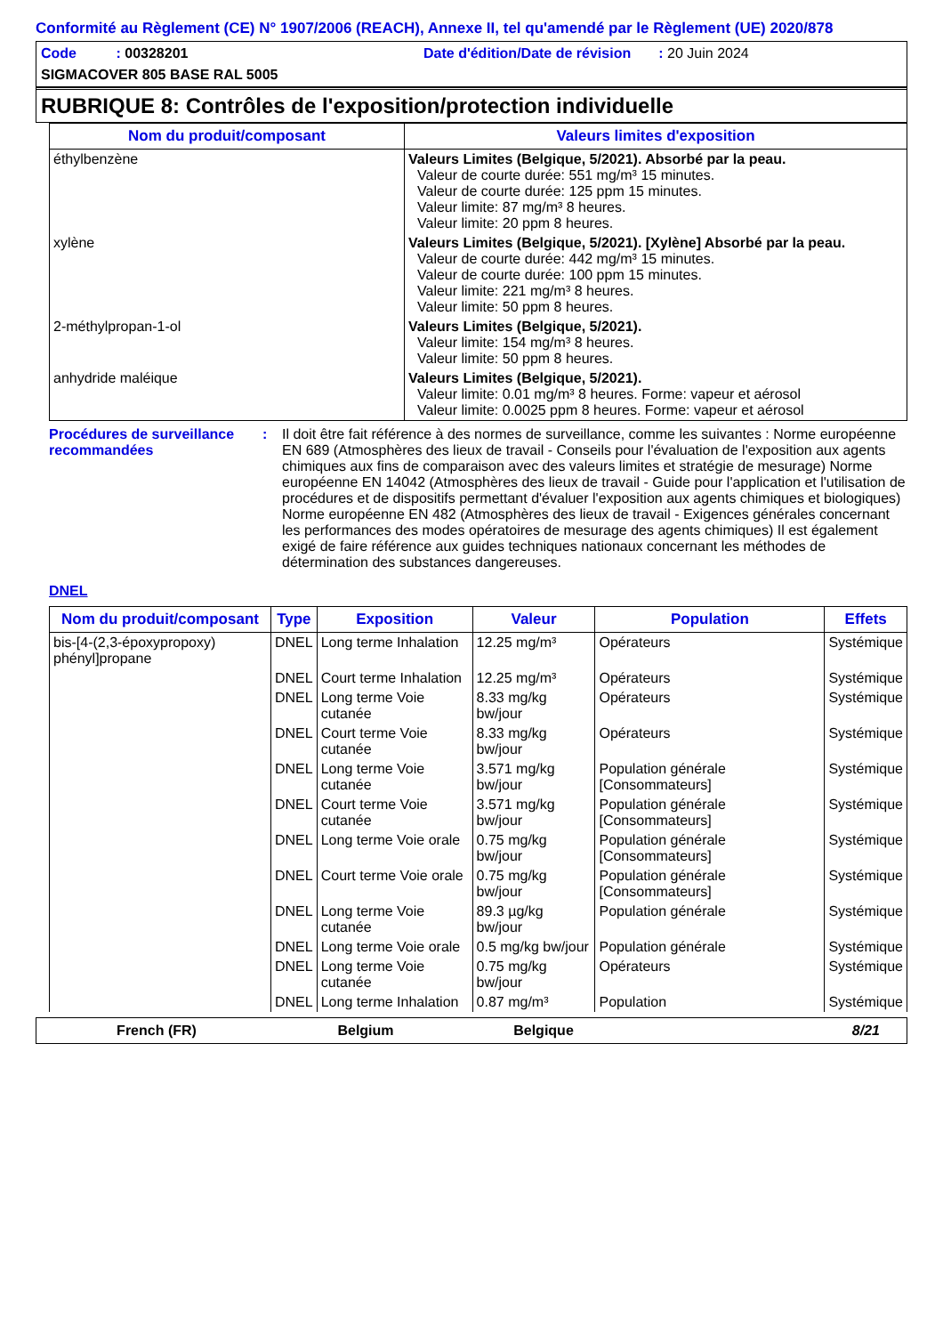Conformité au Règlement (CE) N° 1907/2006 (REACH), Annexe II, tel qu'amendé par le Règlement (UE) 2020/878
Code : 00328201 Date d'édition/Date de révision : 20 Juin 2024
SIGMACOVER 805 BASE RAL 5005
RUBRIQUE 8: Contrôles de l'exposition/protection individuelle
| Nom du produit/composant | Valeurs limites d'exposition |
| --- | --- |
| éthylbenzène | Valeurs Limites (Belgique, 5/2021). Absorbé par la peau. Valeur de courte durée: 551 mg/m³ 15 minutes. Valeur de courte durée: 125 ppm 15 minutes. Valeur limite: 87 mg/m³ 8 heures. Valeur limite: 20 ppm 8 heures. |
| xylène | Valeurs Limites (Belgique, 5/2021). [Xylène] Absorbé par la peau. Valeur de courte durée: 442 mg/m³ 15 minutes. Valeur de courte durée: 100 ppm 15 minutes. Valeur limite: 221 mg/m³ 8 heures. Valeur limite: 50 ppm 8 heures. |
| 2-méthylpropan-1-ol | Valeurs Limites (Belgique, 5/2021). Valeur limite: 154 mg/m³ 8 heures. Valeur limite: 50 ppm 8 heures. |
| anhydride maléique | Valeurs Limites (Belgique, 5/2021). Valeur limite: 0.01 mg/m³ 8 heures. Forme: vapeur et aérosol Valeur limite: 0.0025 ppm 8 heures. Forme: vapeur et aérosol |
Procédures de surveillance recommandées
: Il doit être fait référence à des normes de surveillance, comme les suivantes : Norme européenne EN 689 (Atmosphères des lieux de travail - Conseils pour l'évaluation de l'exposition aux agents chimiques aux fins de comparaison avec des valeurs limites et stratégie de mesurage) Norme européenne EN 14042 (Atmosphères des lieux de travail - Guide pour l'application et l'utilisation de procédures et de dispositifs permettant d'évaluer l'exposition aux agents chimiques et biologiques) Norme européenne EN 482 (Atmosphères des lieux de travail - Exigences générales concernant les performances des modes opératoires de mesurage des agents chimiques) Il est également exigé de faire référence aux guides techniques nationaux concernant les méthodes de détermination des substances dangereuses.
DNEL
| Nom du produit/composant | Type | Exposition | Valeur | Population | Effets |
| --- | --- | --- | --- | --- | --- |
| bis-[4-(2,3-époxypropoxy) phényl]propane | DNEL | Long terme Inhalation | 12.25 mg/m³ | Opérateurs | Systémique |
| | DNEL | Court terme Inhalation | 12.25 mg/m³ | Opérateurs | Systémique |
| | DNEL | Long terme Voie cutanée | 8.33 mg/kg bw/jour | Opérateurs | Systémique |
| | DNEL | Court terme Voie cutanée | 8.33 mg/kg bw/jour | Opérateurs | Systémique |
| | DNEL | Long terme Voie cutanée | 3.571 mg/kg bw/jour | Population générale [Consommateurs] | Systémique |
| | DNEL | Court terme Voie cutanée | 3.571 mg/kg bw/jour | Population générale [Consommateurs] | Systémique |
| | DNEL | Long terme Voie orale | 0.75 mg/kg bw/jour | Population générale [Consommateurs] | Systémique |
| | DNEL | Court terme Voie orale | 0.75 mg/kg bw/jour | Population générale [Consommateurs] | Systémique |
| | DNEL | Long terme Voie cutanée | 89.3 µg/kg bw/jour | Population générale | Systémique |
| | DNEL | Long terme Voie orale | 0.5 mg/kg bw/jour | Population générale | Systémique |
| | DNEL | Long terme Voie cutanée | 0.75 mg/kg bw/jour | Opérateurs | Systémique |
| | DNEL | Long terme Inhalation | 0.87 mg/m³ | Population | Systémique |
French (FR) Belgium Belgique 8/21